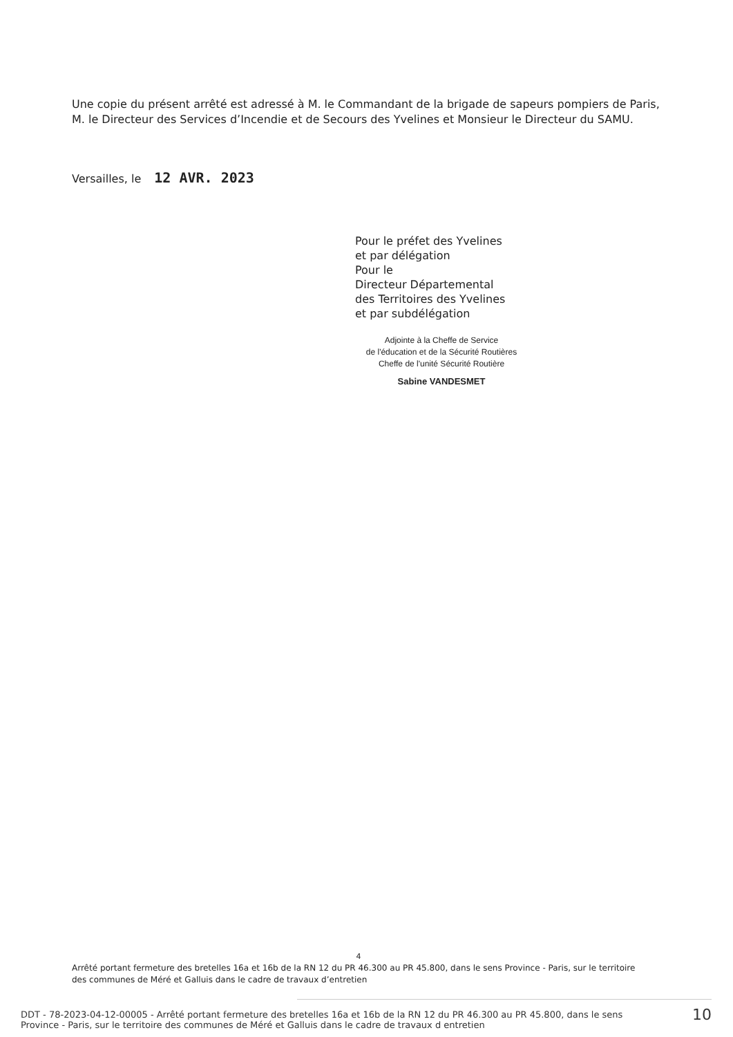Une copie du présent arrêté est adressé à M. le Commandant de la brigade de sapeurs pompiers de Paris, M. le Directeur des Services d’Incendie et de Secours des Yvelines et Monsieur le Directeur du SAMU.
Versailles, le 12 AVR. 2023
Pour le préfet des Yvelines
et par délégation
Pour le
Directeur Départemental
des Territoires des Yvelines
et par subdélégation
Adjointe à la Cheffe de Service
de l'éducation et de la Sécurité Routières
Cheffe de l'unité Sécurité Routière
Sabine VANDESMET
4
Arrêté portant fermeture des bretelles 16a et 16b de la RN 12 du PR 46.300 au PR 45.800, dans le sens Province - Paris, sur le territoire des communes de Méré et Galluis dans le cadre de travaux d’entretien
DDT - 78-2023-04-12-00005 - Arrêté portant fermeture des bretelles 16a et 16b de la RN 12 du PR 46.300 au PR 45.800, dans le sens
Province - Paris, sur le territoire des communes de Méré et Galluis dans le cadre de travaux d entretien
10